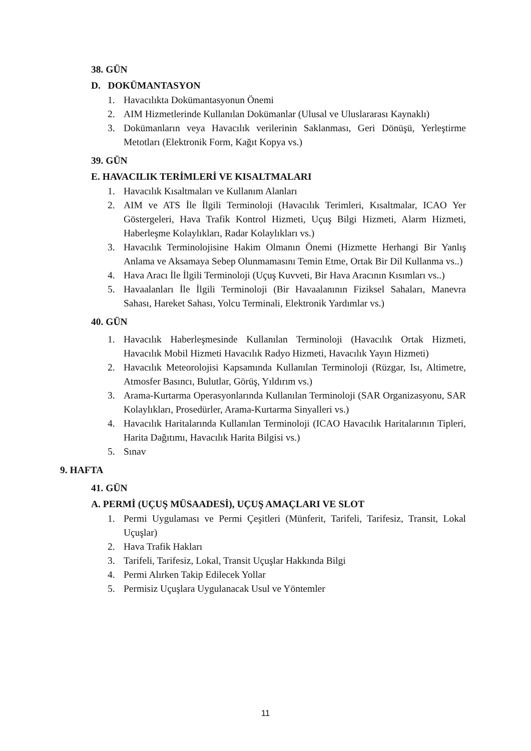38. GÜN
D. DOKÜMANTASYON
1. Havacılıkta Dokümantasyonun Önemi
2. AIM Hizmetlerinde Kullanılan Dokümanlar (Ulusal ve Uluslararası Kaynaklı)
3. Dokümanların veya Havacılık verilerinin Saklanması, Geri Dönüşü, Yerleştirme Metotları (Elektronik Form, Kağıt Kopya vs.)
39. GÜN
E. HAVACILIK TERİMLERİ VE KISALTMALARI
1. Havacılık Kısaltmaları ve Kullanım Alanları
2. AIM ve ATS İle İlgili Terminoloji (Havacılık Terimleri, Kısaltmalar, ICAO Yer Göstergeleri, Hava Trafik Kontrol Hizmeti, Uçuş Bilgi Hizmeti, Alarm Hizmeti, Haberleşme Kolaylıkları, Radar Kolaylıkları vs.)
3. Havacılık Terminolojisine Hakim Olmanın Önemi (Hizmette Herhangi Bir Yanlış Anlama ve Aksamaya Sebep Olunmamasını Temin Etme, Ortak Bir Dil Kullanma vs..)
4. Hava Aracı İle İlgili Terminoloji (Uçuş Kuvveti, Bir Hava Aracının Kısımları vs..)
5. Havaalanları İle İlgili Terminoloji (Bir Havaalanının Fiziksel Sahaları, Manevra Sahası, Hareket Sahası, Yolcu Terminali, Elektronik Yardımlar vs.)
40. GÜN
1. Havacılık Haberleşmesinde Kullanılan Terminoloji (Havacılık Ortak Hizmeti, Havacılık Mobil Hizmeti Havacılık Radyo Hizmeti, Havacılık Yayın Hizmeti)
2. Havacılık Meteorolojisi Kapsamında Kullanılan Terminoloji (Rüzgar, Isı, Altimetre, Atmosfer Basıncı, Bulutlar, Görüş, Yıldırım vs.)
3. Arama-Kurtarma Operasyonlarında Kullanılan Terminoloji (SAR Organizasyonu, SAR Kolaylıkları, Prosedürler, Arama-Kurtarma Sinyalleri vs.)
4. Havacılık Haritalarında Kullanılan Terminoloji (ICAO Havacılık Haritalarının Tipleri, Harita Dağıtımı, Havacılık Harita Bilgisi vs.)
5. Sınav
9. HAFTA
41. GÜN
A. PERMİ (UÇUŞ MÜSAADESİ), UÇUŞ AMAÇLARI VE SLOT
1. Permi Uygulaması ve Permi Çeşitleri (Münferit, Tarifeli, Tarifesiz, Transit, Lokal Uçuşlar)
2. Hava Trafik Hakları
3. Tarifeli, Tarifesiz, Lokal, Transit Uçuşlar Hakkında Bilgi
4. Permi Alırken Takip Edilecek Yollar
5. Permisiz Uçuşlara Uygulanacak Usul ve Yöntemler
11